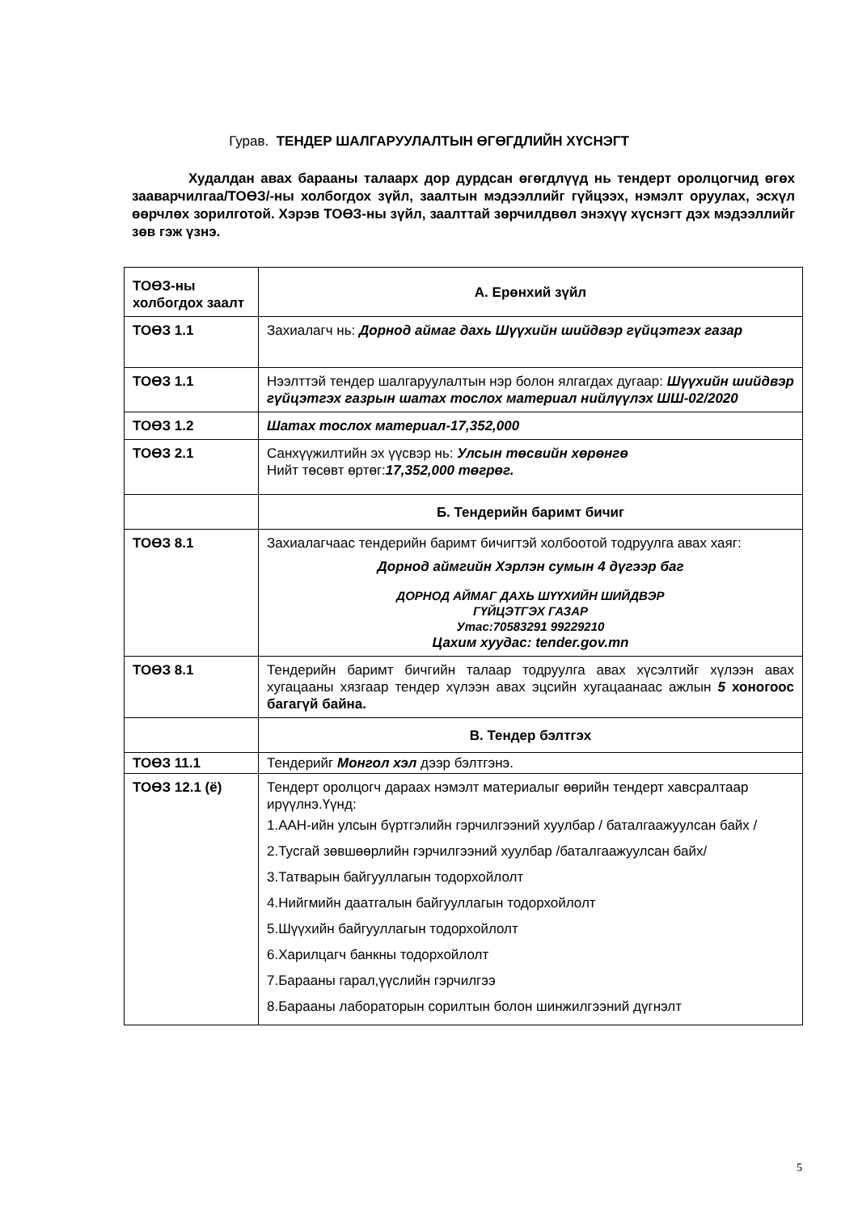Гурав. ТЕНДЕР ШАЛГАРУУЛАЛТЫН ӨГӨГДЛИЙН ХҮСНЭГТ
Худалдан авах барааны талаарх дор дурдсан өгөгдлүүд нь тендерт оролцогчид өгөх зааварчилгаа/ТОӨЗ/-ны холбогдох зүйл, заалтын мэдээллийг гүйцээх, нэмэлт оруулах, эсхүл өөрчлөх зорилготой. Хэрэв ТОӨЗ-ны зүйл, заалттай зөрчилдвөл энэхүү хүснэгт дэх мэдээллийг зөв гэж үзнэ.
| ТОӨЗ-ны холбогдох заалт | А. Ерөнхий зүйл |
| ТОӨЗ 1.1 | Захиалагч нь: Дорнод аймаг дахь Шүүхийн шийдвэр гүйцэтгэх газар |
| ТОӨЗ 1.1 | Нээлттэй тендер шалгаруулалтын нэр болон ялгагдах дугаар: Шүүхийн шийдвэр гүйцэтгэх газрын шатах тослох материал нийлүүлэх ШШ-02/2020 |
| ТОӨЗ 1.2 | Шатах тослох материал-17,352,000 |
| ТОӨЗ 2.1 | Санхүүжилтийн эх үүсвэр нь: Улсын төсвийн хөрөнгө Нийт төсөвт өртөг: 17,352,000 төгрөг. |
| | Б. Тендерийн баримт бичиг |
| ТОӨЗ 8.1 | Захиалагчаас тендерийн баримт бичигтэй холбоотой тодруулга авах хаяг: Дорнод аймгийн Хэрлэн сумын 4 дүгээр баг ДОРНОД АЙМАГ ДАХЬ ШҮҮХИЙН ШИЙДВЭР ГҮЙЦЭТГЭХ ГАЗАР Утас:70583291 99229210 Цахим хуудас: tender.gov.mn |
| ТОӨЗ 8.1 | Тендерийн баримт бичгийн талаар тодруулга авах хүсэлтийг хүлээн авах хугацааны хязгаар тендер хүлээн авах эцсийн хугацаанаас ажлын 5 хоногоос багагүй байна. |
| | В. Тендер бэлтгэх |
| ТОӨЗ 11.1 | Тендерийг Монгол хэл дээр бэлтгэнэ. |
| ТОӨЗ 12.1 (ё) | Тендерт оролцогч дараах нэмэлт материалыг өөрийн тендерт хавсралтаар ирүүлнэ.Үүнд: 1.ААН-ийн улсын бүртгэлийн гэрчилгээний хуулбар / баталгаажуулсан байх / 2.Тусгай зөвшөөрлийн гэрчилгээний хуулбар /баталгаажуулсан байх/ 3.Татварын байгууллагын тодорхойлолт 4.Нийгмийн даатгалын байгууллагын тодорхойлолт 5.Шүүхийн байгууллагын тодорхойлолт 6.Харилцагч банкны тодорхойлолт 7.Барааны гарал,үүслийн гэрчилгээ 8.Барааны лабораторын сорилтын болон шинжилгээний дүгнэлт |
5